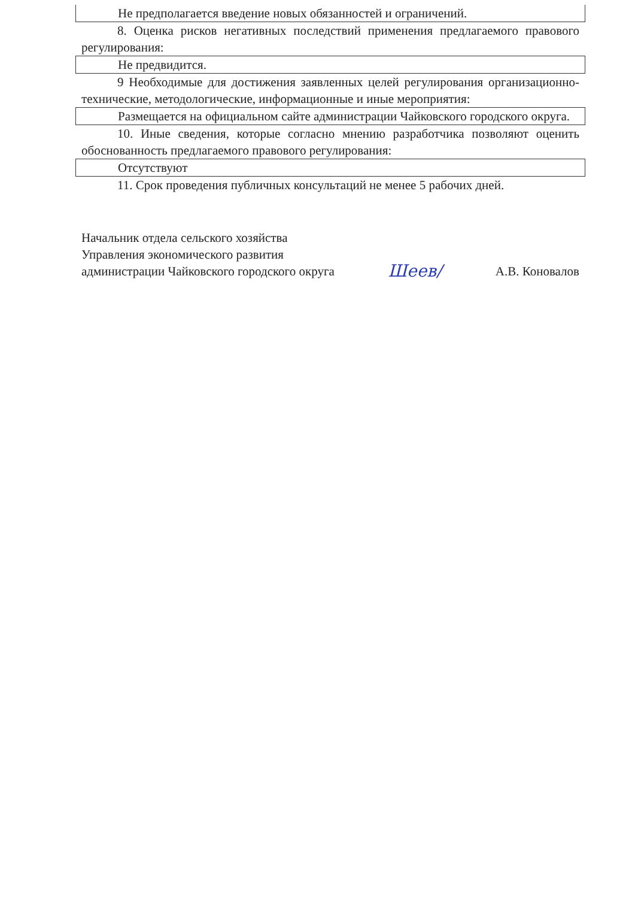Не предполагается введение новых обязанностей и ограничений.
8. Оценка рисков негативных последствий применения предлагаемого правового регулирования:
Не предвидится.
9 Необходимые для достижения заявленных целей регулирования организационно-технические, методологические, информационные и иные мероприятия:
Размещается на официальном сайте администрации Чайковского городского округа.
10. Иные сведения, которые согласно мнению разработчика позволяют оценить обоснованность предлагаемого правового регулирования:
Отсутствуют
11. Срок проведения публичных консультаций не менее 5 рабочих дней.
Начальник отдела сельского хозяйства
Управления экономического развития
администрации Чайковского городского округа
Шеев/
А.В. Коновалов